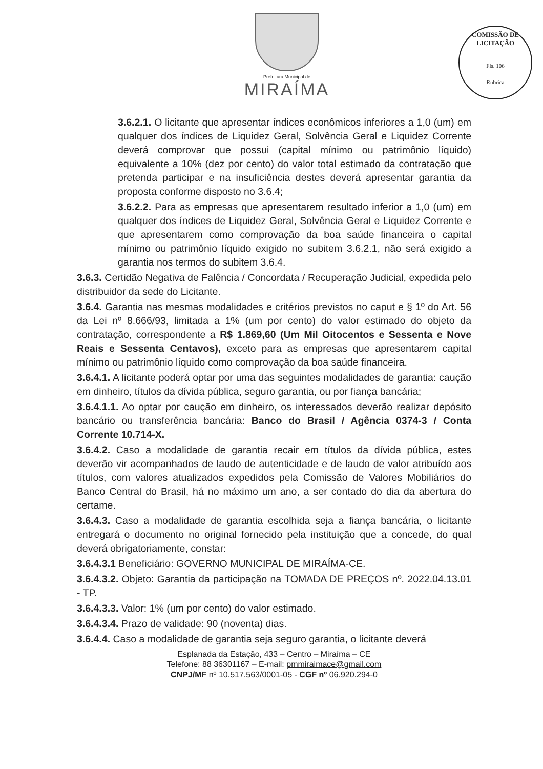Prefeitura Municipal de
MIRAÍMA
COMISSÃO DE LICITAÇÃO
Fls. 106
Rubrica
3.6.2.1. O licitante que apresentar índices econômicos inferiores a 1,0 (um) em qualquer dos índices de Liquidez Geral, Solvência Geral e Liquidez Corrente deverá comprovar que possui (capital mínimo ou patrimônio líquido) equivalente a 10% (dez por cento) do valor total estimado da contratação que pretenda participar e na insuficiência destes deverá apresentar garantia da proposta conforme disposto no 3.6.4;
3.6.2.2. Para as empresas que apresentarem resultado inferior a 1,0 (um) em qualquer dos índices de Liquidez Geral, Solvência Geral e Liquidez Corrente e que apresentarem como comprovação da boa saúde financeira o capital mínimo ou patrimônio líquido exigido no subitem 3.6.2.1, não será exigido a garantia nos termos do subitem 3.6.4.
3.6.3. Certidão Negativa de Falência / Concordata / Recuperação Judicial, expedida pelo distribuidor da sede do Licitante.
3.6.4. Garantia nas mesmas modalidades e critérios previstos no caput e § 1º do Art. 56 da Lei nº 8.666/93, limitada a 1% (um por cento) do valor estimado do objeto da contratação, correspondente a R$ 1.869,60 (Um Mil Oitocentos e Sessenta e Nove Reais e Sessenta Centavos), exceto para as empresas que apresentarem capital mínimo ou patrimônio líquido como comprovação da boa saúde financeira.
3.6.4.1. A licitante poderá optar por uma das seguintes modalidades de garantia: caução em dinheiro, títulos da dívida pública, seguro garantia, ou por fiança bancária;
3.6.4.1.1. Ao optar por caução em dinheiro, os interessados deverão realizar depósito bancário ou transferência bancária: Banco do Brasil / Agência 0374-3 / Conta Corrente 10.714-X.
3.6.4.2. Caso a modalidade de garantia recair em títulos da dívida pública, estes deverão vir acompanhados de laudo de autenticidade e de laudo de valor atribuído aos títulos, com valores atualizados expedidos pela Comissão de Valores Mobiliários do Banco Central do Brasil, há no máximo um ano, a ser contado do dia da abertura do certame.
3.6.4.3. Caso a modalidade de garantia escolhida seja a fiança bancária, o licitante entregará o documento no original fornecido pela instituição que a concede, do qual deverá obrigatoriamente, constar:
3.6.4.3.1 Beneficiário: GOVERNO MUNICIPAL DE MIRAÍMA-CE.
3.6.4.3.2. Objeto: Garantia da participação na TOMADA DE PREÇOS nº. 2022.04.13.01 - TP.
3.6.4.3.3. Valor: 1% (um por cento) do valor estimado.
3.6.4.3.4. Prazo de validade: 90 (noventa) dias.
3.6.4.4. Caso a modalidade de garantia seja seguro garantia, o licitante deverá
Esplanada da Estação, 433 – Centro – Miraíma – CE
Telefone: 88 36301167 – E-mail: pmmiraimace@gmail.com
CNPJ/MF nº 10.517.563/0001-05 - CGF nº 06.920.294-0